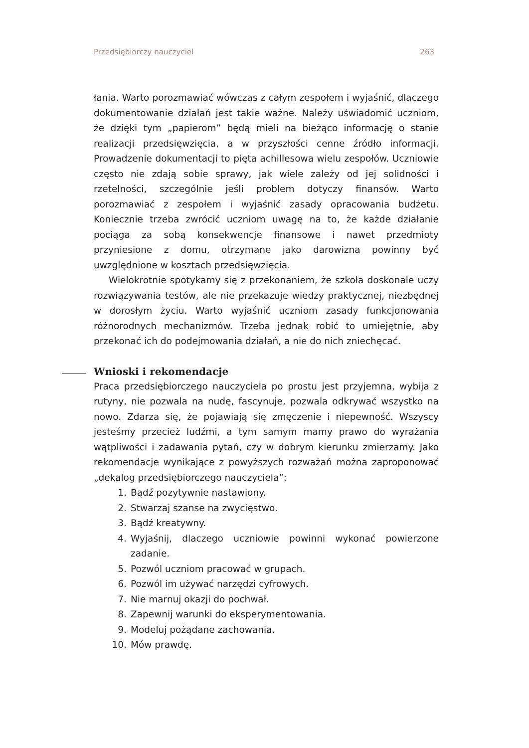Przedsiębiorczy nauczyciel 263
łania. Warto porozmawiać wówczas z całym zespołem i wyjaśnić, dlaczego dokumentowanie działań jest takie ważne. Należy uświadomić uczniom, że dzięki tym „papierom” będą mieli na bieżąco informację o stanie realizacji przedsięwzięcia, a w przyszłości cenne źródło informacji. Prowadzenie dokumentacji to pięta achillesowa wielu zespołów. Uczniowie często nie zdają sobie sprawy, jak wiele zależy od jej solidności i rzetelności, szczególnie jeśli problem dotyczy finansów. Warto porozmawiać z zespołem i wyjaśnić zasady opracowania budżetu. Koniecznie trzeba zwrócić uczniom uwagę na to, że każde działanie pociąga za sobą konsekwencje finansowe i nawet przedmioty przyniesione z domu, otrzymane jako darowizna powinny być uwzględnione w kosztach przedsięwzięcia.
Wielokrotnie spotykamy się z przekonaniem, że szkoła doskonale uczy rozwiązywania testów, ale nie przekazuje wiedzy praktycznej, niezbędnej w dorosłym życiu. Warto wyjaśnić uczniom zasady funkcjonowania różnorodnych mechanizmów. Trzeba jednak robić to umiejętnie, aby przekonać ich do podejmowania działań, a nie do nich zniechęcać.
Wnioski i rekomendacje
Praca przedsiębiorczego nauczyciela po prostu jest przyjemna, wybija z rutyny, nie pozwala na nudę, fascynuje, pozwala odkrywać wszystko na nowo. Zdarza się, że pojawiają się zmęczenie i niepewność. Wszyscy jesteśmy przecież ludźmi, a tym samym mamy prawo do wyrażania wątpliwości i zadawania pytań, czy w dobrym kierunku zmierzamy. Jako rekomendacje wynikające z powyższych rozważań można zaproponować „dekalog przedsiębiorczego nauczyciela”:
1. Bądź pozytywnie nastawiony.
2. Stwarzaj szanse na zwycięstwo.
3. Bądź kreatywny.
4. Wyjaśnij, dlaczego uczniowie powinni wykonać powierzone zadanie.
5. Pozwól uczniom pracować w grupach.
6. Pozwól im używać narzędzi cyfrowych.
7. Nie marnuj okazji do pochwał.
8. Zapewnij warunki do eksperymentowania.
9. Modeluj pożądane zachowania.
10. Mów prawdę.